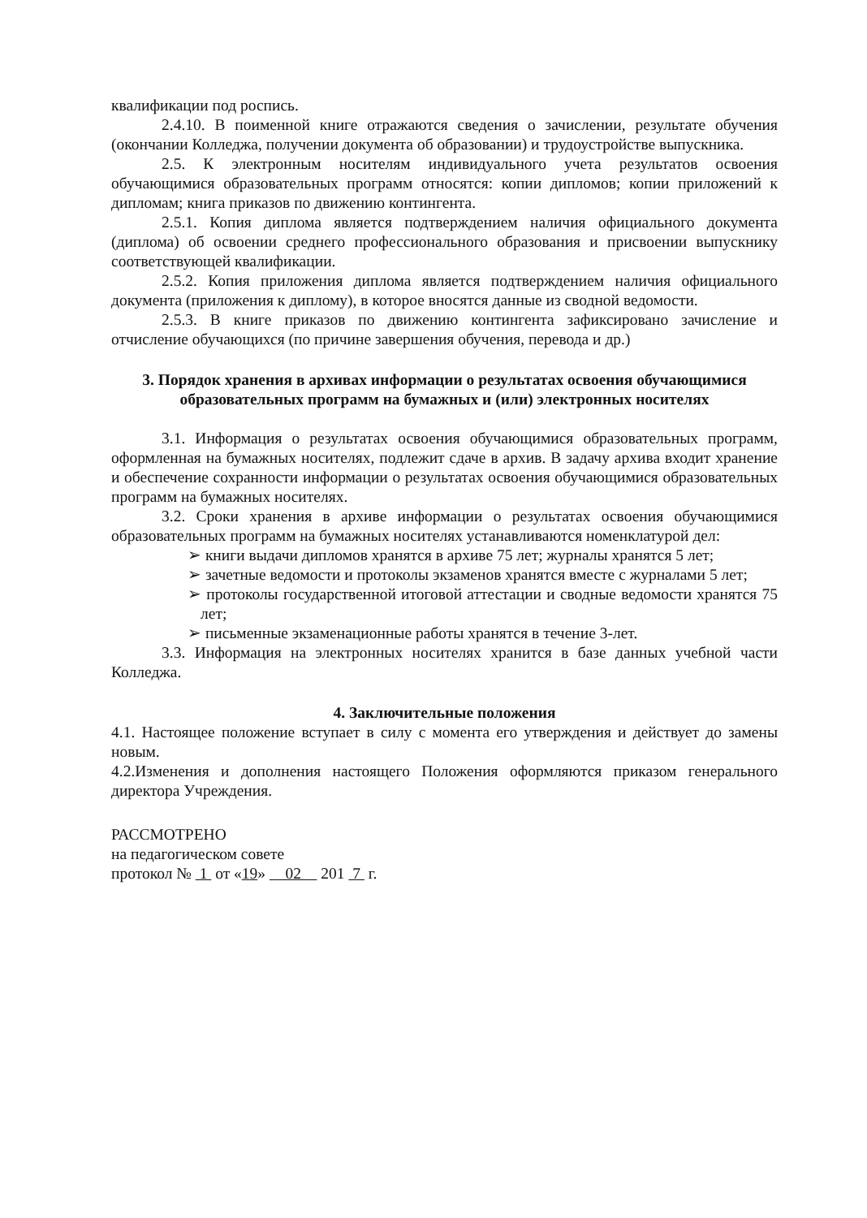квалификации под роспись.
2.4.10. В поименной книге отражаются сведения о зачислении, результате обучения (окончании Колледжа, получении документа об образовании) и трудоустройстве выпускника.
2.5. К электронным носителям индивидуального учета результатов освоения обучающимися образовательных программ относятся: копии дипломов; копии приложений к дипломам; книга приказов по движению контингента.
2.5.1. Копия диплома является подтверждением наличия официального документа (диплома) об освоении среднего профессионального образования и присвоении выпускнику соответствующей квалификации.
2.5.2. Копия приложения диплома является подтверждением наличия официального документа (приложения к диплому), в которое вносятся данные из сводной ведомости.
2.5.3. В книге приказов по движению контингента зафиксировано зачисление и отчисление обучающихся (по причине завершения обучения, перевода и др.)
3. Порядок хранения в архивах информации о результатах освоения обучающимися образовательных программ на бумажных и (или) электронных носителях
3.1. Информация о результатах освоения обучающимися образовательных программ, оформленная на бумажных носителях, подлежит сдаче в архив. В задачу архива входит хранение и обеспечение сохранности информации о результатах освоения обучающимися образовательных программ на бумажных носителях.
3.2. Сроки хранения в архиве информации о результатах освоения обучающимися образовательных программ на бумажных носителях устанавливаются номенклатурой дел:
➢ книги выдачи дипломов хранятся в архиве 75 лет; журналы хранятся 5 лет;
➢ зачетные ведомости и протоколы экзаменов хранятся вместе с журналами 5 лет;
➢ протоколы государственной итоговой аттестации и сводные ведомости хранятся 75 лет;
➢ письменные экзаменационные работы хранятся в течение 3-лет.
3.3. Информация на электронных носителях хранится в базе данных учебной части Колледжа.
4. Заключительные положения
4.1. Настоящее положение вступает в силу с момента его утверждения и действует до замены новым.
4.2.Изменения и дополнения настоящего Положения оформляются приказом генерального директора Учреждения.
РАССМОТРЕНО
на педагогическом совете
протокол № 1 от «19» 02 201 7 г.